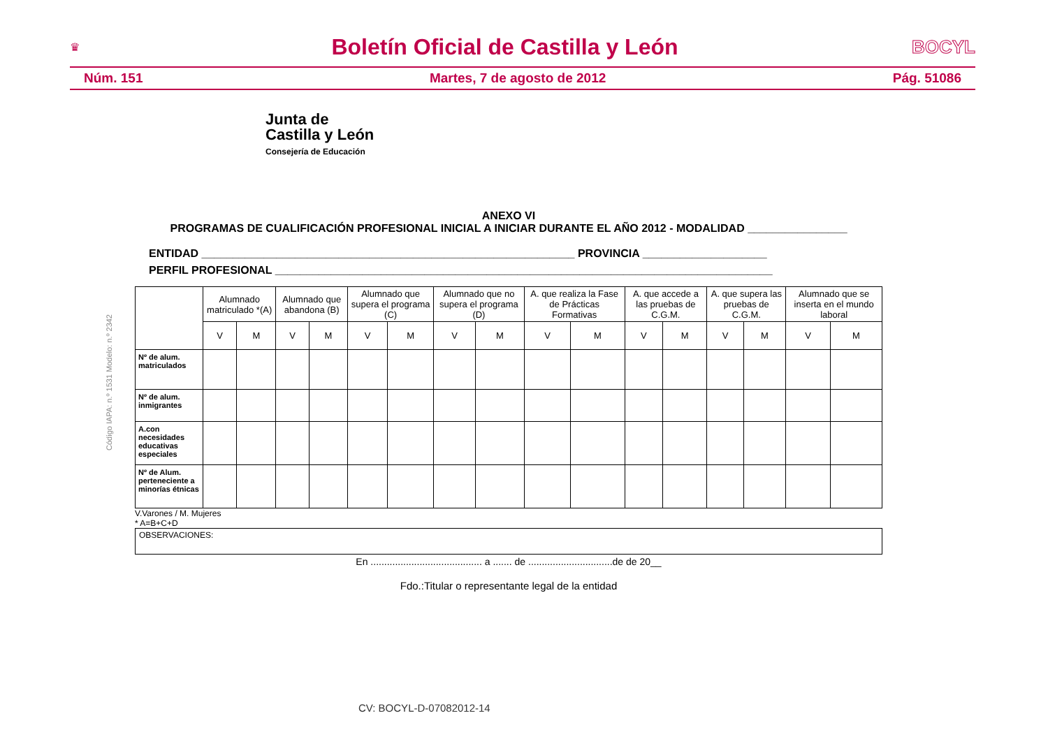♛
Boletín Oficial de Castilla y León
BOCYL
Núm. 151 Martes, 7 de agosto de 2012 Pág. 51086
Junta de
Castilla y León
Consejería de Educación
Código IAPA: n.º 1531 Modelo: n.º 2342
ANEXO VI
PROGRAMAS DE CUALIFICACIÓN PROFESIONAL INICIAL A INICIAR DURANTE EL AÑO 2012 - MODALIDAD ________________
ENTIDAD ____________________________________________________________ PROVINCIA ____________________
PERFIL PROFESIONAL ________________________________________________________________________________
| | Alumnado matriculado *(A) | | Alumnado que abandona (B) | | Alumnado que supera el programa (C) | | Alumnado que no supera el programa (D) | | A. que realiza la Fase de Prácticas Formativas | | A. que accede a las pruebas de C.G.M. | | A. que supera las pruebas de C.G.M. | | Alumnado que se inserta en el mundo laboral | |
| --- | --- | --- | --- | --- | --- | --- | --- | --- | --- | --- | --- | --- | --- | --- | --- | --- |
| | V | M | V | M | V | M | V | M | V | M | V | M | V | M | V | M |
| Nº de alum. matriculados | | | | | | | | | | | | | | | | |
| Nº de alum. inmigrantes | | | | | | | | | | | | | | | | |
| A.con necesidades educativas especiales | | | | | | | | | | | | | | | | |
| Nº de Alum. perteneciente a minorías étnicas | | | | | | | | | | | | | | | | |
V.Varones / M. Mujeres
* A=B+C+D
OBSERVACIONES:
En ......................................... a ....... de ...............................de de 20__
Fdo.:Titular o representante legal de la entidad
CV: BOCYL-D-07082012-14